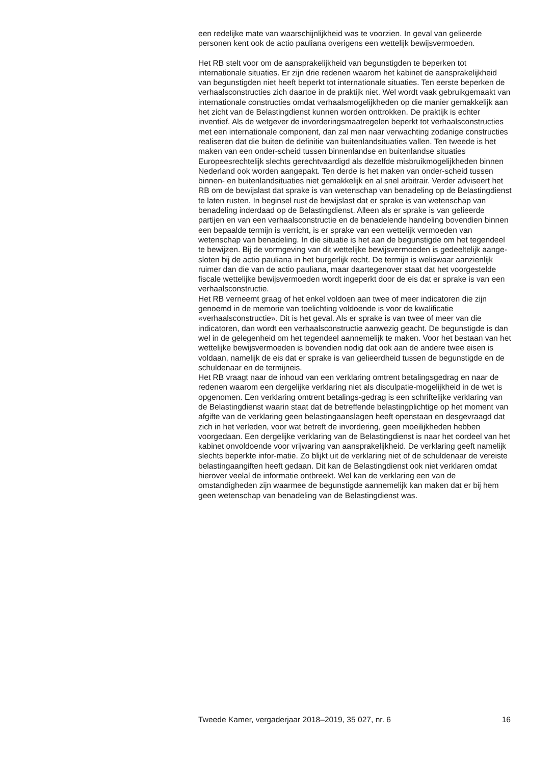een redelijke mate van waarschijnlijkheid was te voorzien. In geval van gelieerde personen kent ook de actio pauliana overigens een wettelijk bewijsvermoeden.
Het RB stelt voor om de aansprakelijkheid van begunstigden te beperken tot internationale situaties. Er zijn drie redenen waarom het kabinet de aansprakelijkheid van begunstigden niet heeft beperkt tot internationale situaties. Ten eerste beperken de verhaalsconstructies zich daartoe in de praktijk niet. Wel wordt vaak gebruikgemaakt van internationale constructies omdat verhaalsmogelijkheden op die manier gemakkelijk aan het zicht van de Belastingdienst kunnen worden onttrokken. De praktijk is echter inventief. Als de wetgever de invorderingsmaatregelen beperkt tot verhaalsconstructies met een internationale component, dan zal men naar verwachting zodanige constructies realiseren dat die buiten de definitie van buitenlandsituaties vallen. Ten tweede is het maken van een onder-scheid tussen binnenlandse en buitenlandse situaties Europeesrechtelijk slechts gerechtvaardigd als dezelfde misbruikmogelijkheden binnen Nederland ook worden aangepakt. Ten derde is het maken van onder-scheid tussen binnen- en buitenlandsituaties niet gemakkelijk en al snel arbitrair. Verder adviseert het RB om de bewijslast dat sprake is van wetenschap van benadeling op de Belastingdienst te laten rusten. In beginsel rust de bewijslast dat er sprake is van wetenschap van benadeling inderdaad op de Belastingdienst. Alleen als er sprake is van gelieerde partijen en van een verhaalsconstructie en de benadelende handeling bovendien binnen een bepaalde termijn is verricht, is er sprake van een wettelijk vermoeden van wetenschap van benadeling. In die situatie is het aan de begunstigde om het tegendeel te bewijzen. Bij de vormgeving van dit wettelijke bewijsvermoeden is gedeeltelijk aange-sloten bij de actio pauliana in het burgerlijk recht. De termijn is weliswaar aanzienlijk ruimer dan die van de actio pauliana, maar daartegenover staat dat het voorgestelde fiscale wettelijke bewijsvermoeden wordt ingeperkt door de eis dat er sprake is van een verhaalsconstructie.
Het RB verneemt graag of het enkel voldoen aan twee of meer indicatoren die zijn genoemd in de memorie van toelichting voldoende is voor de kwalificatie «verhaalsconstructie». Dit is het geval. Als er sprake is van twee of meer van die indicatoren, dan wordt een verhaalsconstructie aanwezig geacht. De begunstigde is dan wel in de gelegenheid om het tegendeel aannemelijk te maken. Voor het bestaan van het wettelijke bewijsvermoeden is bovendien nodig dat ook aan de andere twee eisen is voldaan, namelijk de eis dat er sprake is van gelieerdheid tussen de begunstigde en de schuldenaar en de termijneis.
Het RB vraagt naar de inhoud van een verklaring omtrent betalingsgedrag en naar de redenen waarom een dergelijke verklaring niet als disculpatie-mogelijkheid in de wet is opgenomen. Een verklaring omtrent betalings-gedrag is een schriftelijke verklaring van de Belastingdienst waarin staat dat de betreffende belastingplichtige op het moment van afgifte van de verklaring geen belastingaanslagen heeft openstaan en desgevraagd dat zich in het verleden, voor wat betreft de invordering, geen moeilijkheden hebben voorgedaan. Een dergelijke verklaring van de Belastingdienst is naar het oordeel van het kabinet onvoldoende voor vrijwaring van aansprakelijkheid. De verklaring geeft namelijk slechts beperkte infor-matie. Zo blijkt uit de verklaring niet of de schuldenaar de vereiste belastingaangiften heeft gedaan. Dit kan de Belastingdienst ook niet verklaren omdat hierover veelal de informatie ontbreekt. Wel kan de verklaring een van de omstandigheden zijn waarmee de begunstigde aannemelijk kan maken dat er bij hem geen wetenschap van benadeling van de Belastingdienst was.
Tweede Kamer, vergaderjaar 2018–2019, 35 027, nr. 6 16